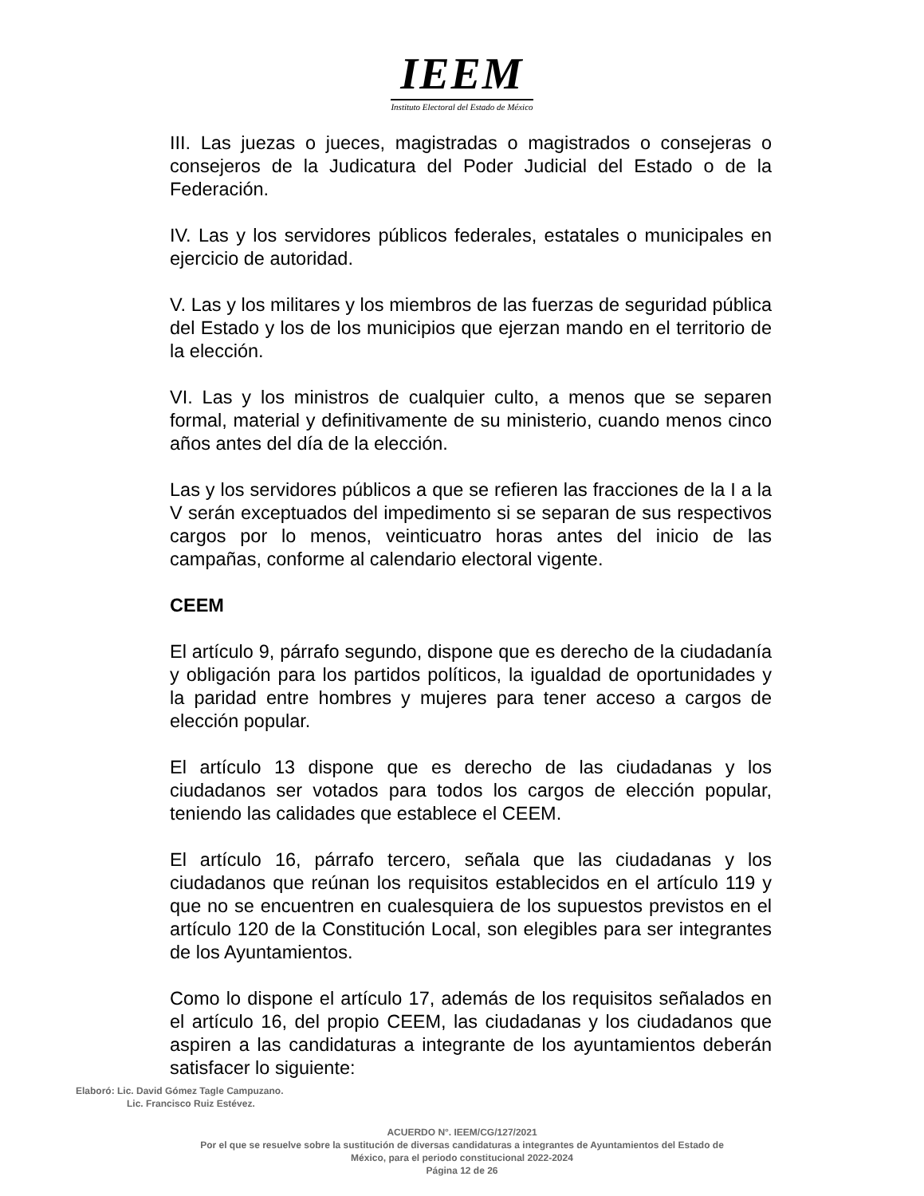IEEM
Instituto Electoral del Estado de México
III. Las juezas o jueces, magistradas o magistrados o consejeras o consejeros de la Judicatura del Poder Judicial del Estado o de la Federación.
IV. Las y los servidores públicos federales, estatales o municipales en ejercicio de autoridad.
V. Las y los militares y los miembros de las fuerzas de seguridad pública del Estado y los de los municipios que ejerzan mando en el territorio de la elección.
VI. Las y los ministros de cualquier culto, a menos que se separen formal, material y definitivamente de su ministerio, cuando menos cinco años antes del día de la elección.
Las y los servidores públicos a que se refieren las fracciones de la I a la V serán exceptuados del impedimento si se separan de sus respectivos cargos por lo menos, veinticuatro horas antes del inicio de las campañas, conforme al calendario electoral vigente.
CEEM
El artículo 9, párrafo segundo, dispone que es derecho de la ciudadanía y obligación para los partidos políticos, la igualdad de oportunidades y la paridad entre hombres y mujeres para tener acceso a cargos de elección popular.
El artículo 13 dispone que es derecho de las ciudadanas y los ciudadanos ser votados para todos los cargos de elección popular, teniendo las calidades que establece el CEEM.
El artículo 16, párrafo tercero, señala que las ciudadanas y los ciudadanos que reúnan los requisitos establecidos en el artículo 119 y que no se encuentren en cualesquiera de los supuestos previstos en el artículo 120 de la Constitución Local, son elegibles para ser integrantes de los Ayuntamientos.
Como lo dispone el artículo 17, además de los requisitos señalados en el artículo 16, del propio CEEM, las ciudadanas y los ciudadanos que aspiren a las candidaturas a integrante de los ayuntamientos deberán satisfacer lo siguiente:
Elaboró: Lic. David Gómez Tagle Campuzano.
Lic. Francisco Ruiz Estévez.
ACUERDO N°. IEEM/CG/127/2021
Por el que se resuelve sobre la sustitución de diversas candidaturas a integrantes de Ayuntamientos del Estado de
México, para el periodo constitucional 2022-2024
Página 12 de 26